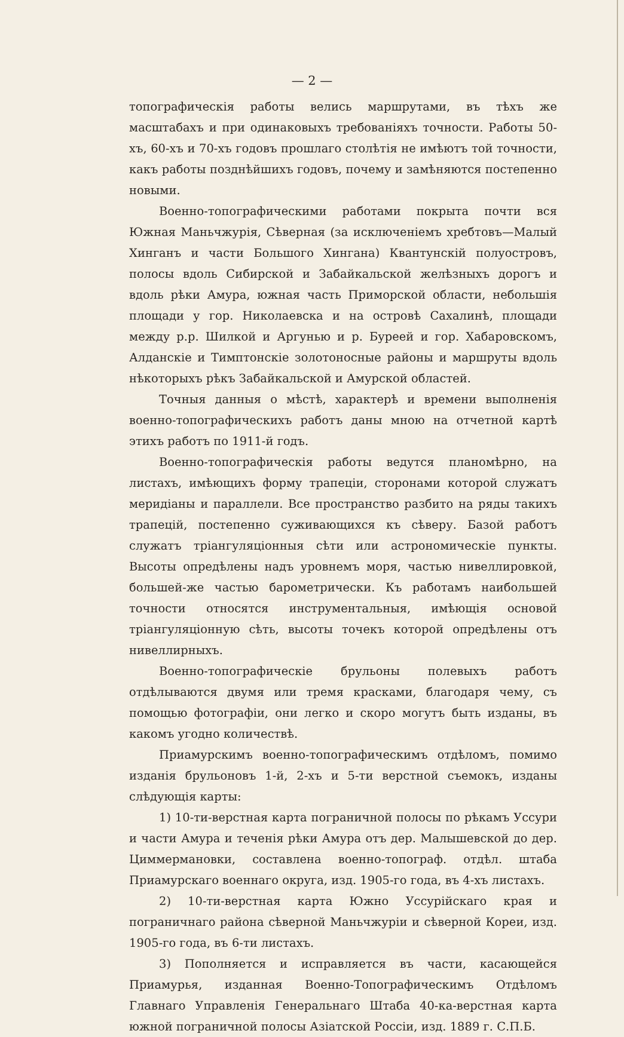— 2 —
топографическія работы велись маршрутами, въ тѣхъ же масштабахъ и при одинаковыхъ требованіяхъ точности. Работы 50-хъ, 60-хъ и 70-хъ годовъ прошлаго столѣтія не имѣютъ той точности, какъ работы позднѣйшихъ годовъ, почему и замѣняются постепенно новыми.
Военно-топографическими работами покрыта почти вся Южная Маньчжурія, Сѣверная (за исключеніемъ хребтовъ—Малый Хинганъ и части Большого Хингана) Квантунскій полуостровъ, полосы вдоль Сибирской и Забайкальской желѣзныхъ дорогъ и вдоль рѣки Амура, южная часть Приморской области, небольшія площади у гор. Николаевска и на островѣ Сахалинѣ, площади между р.р. Шилкой и Аргунью и р. Буреей и гор. Хабаровскомъ, Алданскіе и Тимптонскіе золотоносные районы и маршруты вдоль нѣкоторыхъ рѣкъ Забайкальской и Амурской областей.
Точныя данныя о мѣстѣ, характерѣ и времени выполненія военно-топографическихъ работъ даны мною на отчетной картѣ этихъ работъ по 1911-й годъ.
Военно-топографическія работы ведутся планомѣрно, на листахъ, имѣющихъ форму трапеціи, сторонами которой служатъ меридіаны и параллели. Все пространство разбито на ряды такихъ трапецій, постепенно суживающихся къ сѣверу. Базой работъ служатъ тріангуляціонныя сѣти или астрономическіе пункты. Высоты опредѣлены надъ уровнемъ моря, частью нивеллировкой, большей-же частью барометрически. Къ работамъ наибольшей точности относятся инструментальныя, имѣющія основой тріангуляціонную сѣть, высоты точекъ которой опредѣлены отъ нивеллирныхъ.
Военно-топографическіе брульоны полевыхъ работъ отдѣлываются двумя или тремя красками, благодаря чему, съ помощью фотографіи, они легко и скоро могутъ быть изданы, въ какомъ угодно количествѣ.
Приамурскимъ военно-топографическимъ отдѣломъ, помимо изданія брульоновъ 1-й, 2-хъ и 5-ти верстной съемокъ, изданы слѣдующія карты:
1) 10-ти-верстная карта пограничной полосы по рѣкамъ Уссури и части Амура и теченія рѣки Амура отъ дер. Малышевской до дер. Циммермановки, составлена военно-топограф. отдѣл. штаба Приамурскаго военнаго округа, изд. 1905-го года, въ 4-хъ листахъ.
2) 10-ти-верстная карта Южно Уссурійскаго края и пограничнаго района сѣверной Маньчжуріи и сѣверной Кореи, изд. 1905-го года, въ 6-ти листахъ.
3) Пополняется и исправляется въ части, касающейся Приамурья, изданная Военно-Топографическимъ Отдѣломъ Главнаго Управленія Генеральнаго Штаба 40-ка-верстная карта южной пограничной полосы Азіатской Россіи, изд. 1889 г. С.П.Б.